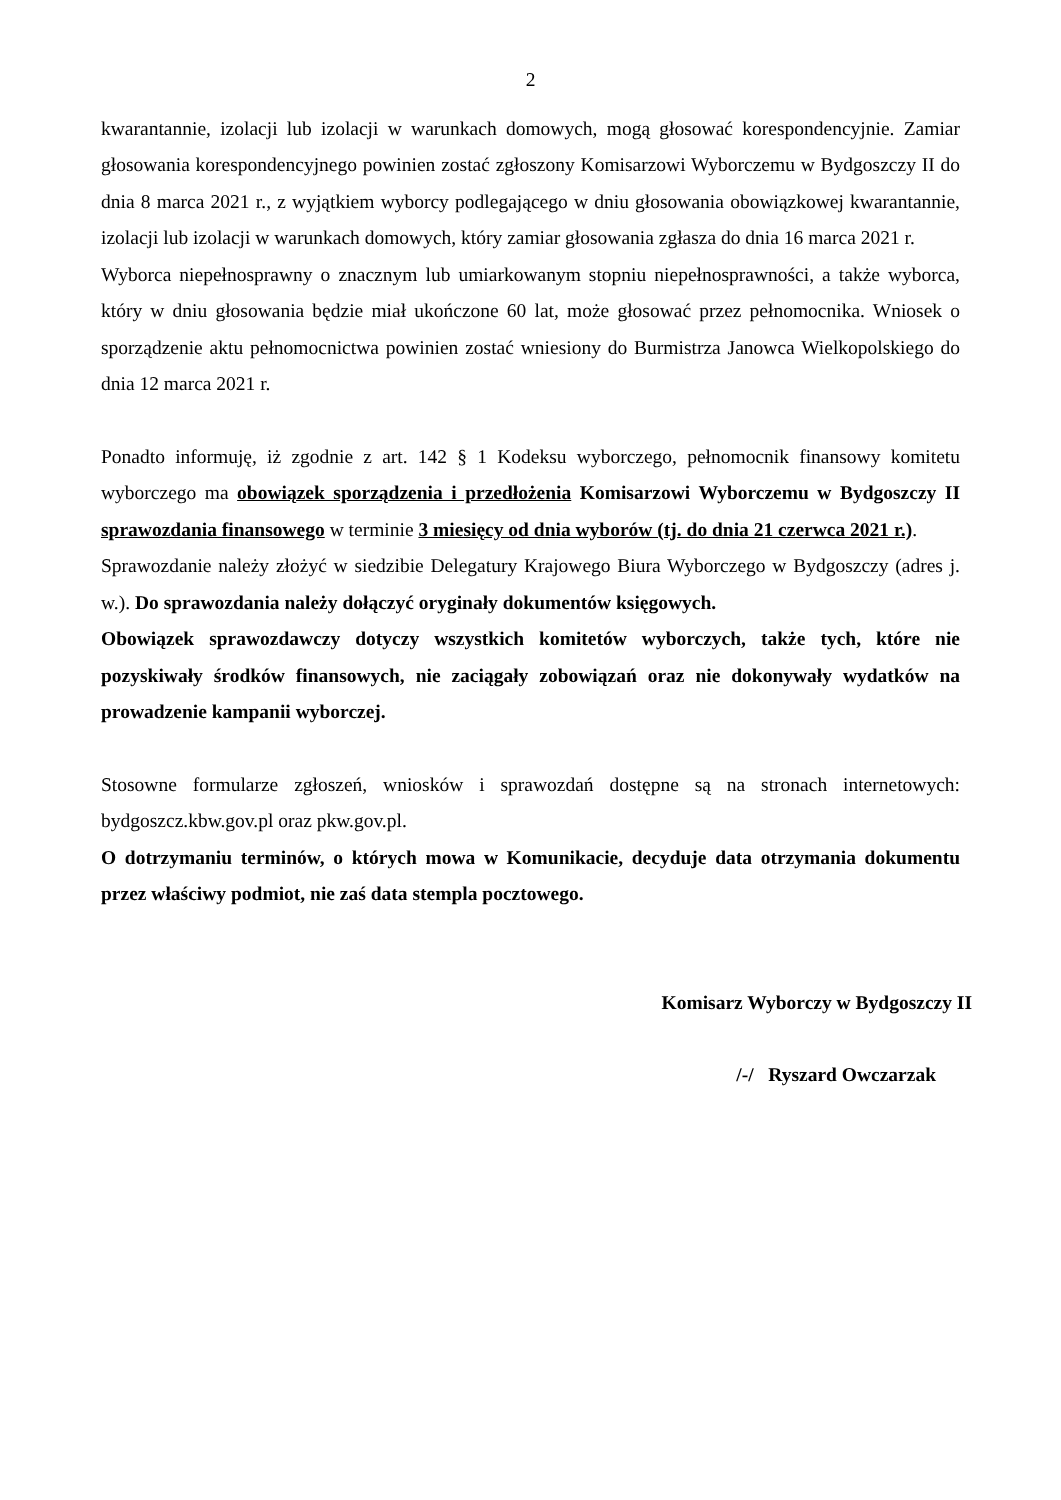2
kwarantannie, izolacji lub izolacji w warunkach domowych, mogą głosować korespondencyjnie. Zamiar głosowania korespondencyjnego powinien zostać zgłoszony Komisarzowi Wyborczemu w Bydgoszczy II do dnia 8 marca 2021 r., z wyjątkiem wyborcy podlegającego w dniu głosowania obowiązkowej kwarantannie, izolacji lub izolacji w warunkach domowych, który zamiar głosowania zgłasza do dnia 16 marca 2021 r.
Wyborca niepełnosprawny o znacznym lub umiarkowanym stopniu niepełnosprawności, a także wyborca, który w dniu głosowania będzie miał ukończone 60 lat, może głosować przez pełnomocnika. Wniosek o sporządzenie aktu pełnomocnictwa powinien zostać wniesiony do Burmistrza Janowca Wielkopolskiego do dnia 12 marca 2021 r.
Ponadto informuję, iż zgodnie z art. 142 § 1 Kodeksu wyborczego, pełnomocnik finansowy komitetu wyborczego ma obowiązek sporządzenia i przedłożenia Komisarzowi Wyborczemu w Bydgoszczy II sprawozdania finansowego w terminie 3 miesięcy od dnia wyborów (tj. do dnia 21 czerwca 2021 r.).
Sprawozdanie należy złożyć w siedzibie Delegatury Krajowego Biura Wyborczego w Bydgoszczy (adres j. w.). Do sprawozdania należy dołączyć oryginały dokumentów księgowych.
Obowiązek sprawozdawczy dotyczy wszystkich komitetów wyborczych, także tych, które nie pozyskiwały środków finansowych, nie zaciągały zobowiązań oraz nie dokonywały wydatków na prowadzenie kampanii wyborczej.
Stosowne formularze zgłoszeń, wniosków i sprawozdań dostępne są na stronach internetowych: bydgoszcz.kbw.gov.pl oraz pkw.gov.pl.
O dotrzymaniu terminów, o których mowa w Komunikacie, decyduje data otrzymania dokumentu przez właściwy podmiot, nie zaś data stempla pocztowego.
Komisarz Wyborczy w Bydgoszczy II
/-/ Ryszard Owczarzak